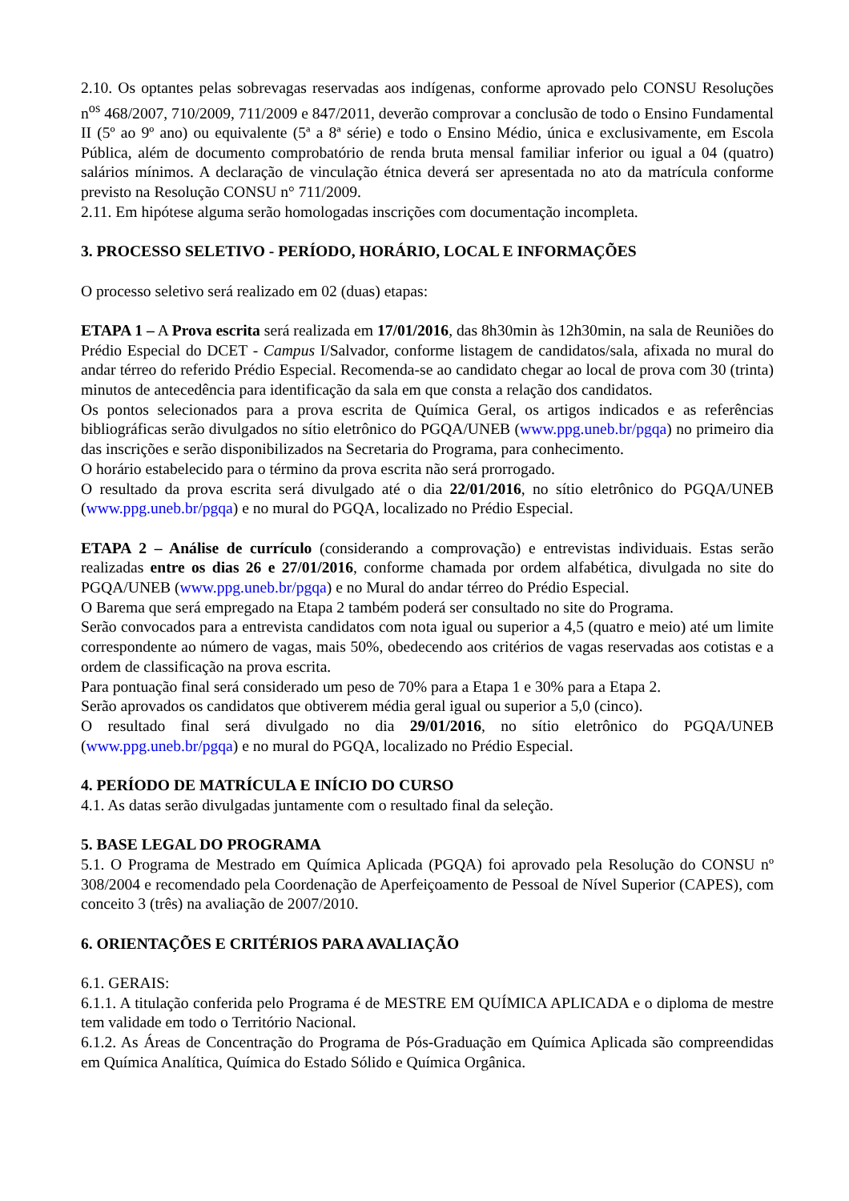2.10. Os optantes pelas sobrevagas reservadas aos indígenas, conforme aprovado pelo CONSU Resoluções n<sup>os</sup> 468/2007, 710/2009, 711/2009 e 847/2011, deverão comprovar a conclusão de todo o Ensino Fundamental II (5º ao 9º ano) ou equivalente (5ª a 8ª série) e todo o Ensino Médio, única e exclusivamente, em Escola Pública, além de documento comprobatório de renda bruta mensal familiar inferior ou igual a 04 (quatro) salários mínimos. A declaração de vinculação étnica deverá ser apresentada no ato da matrícula conforme previsto na Resolução CONSU n° 711/2009.
2.11. Em hipótese alguma serão homologadas inscrições com documentação incompleta.
3. PROCESSO SELETIVO - PERÍODO, HORÁRIO, LOCAL E INFORMAÇÕES
O processo seletivo será realizado em 02 (duas) etapas:
ETAPA 1 – A Prova escrita será realizada em 17/01/2016, das 8h30min às 12h30min, na sala de Reuniões do Prédio Especial do DCET - Campus I/Salvador, conforme listagem de candidatos/sala, afixada no mural do andar térreo do referido Prédio Especial. Recomenda-se ao candidato chegar ao local de prova com 30 (trinta) minutos de antecedência para identificação da sala em que consta a relação dos candidatos.
Os pontos selecionados para a prova escrita de Química Geral, os artigos indicados e as referências bibliográficas serão divulgados no sítio eletrônico do PGQA/UNEB (www.ppg.uneb.br/pgqa) no primeiro dia das inscrições e serão disponibilizados na Secretaria do Programa, para conhecimento.
O horário estabelecido para o término da prova escrita não será prorrogado.
O resultado da prova escrita será divulgado até o dia 22/01/2016, no sítio eletrônico do PGQA/UNEB (www.ppg.uneb.br/pgqa) e no mural do PGQA, localizado no Prédio Especial.
ETAPA 2 – Análise de currículo (considerando a comprovação) e entrevistas individuais. Estas serão realizadas entre os dias 26 e 27/01/2016, conforme chamada por ordem alfabética, divulgada no site do PGQA/UNEB (www.ppg.uneb.br/pgqa) e no Mural do andar térreo do Prédio Especial.
O Barema que será empregado na Etapa 2 também poderá ser consultado no site do Programa.
Serão convocados para a entrevista candidatos com nota igual ou superior a 4,5 (quatro e meio) até um limite correspondente ao número de vagas, mais 50%, obedecendo aos critérios de vagas reservadas aos cotistas e a ordem de classificação na prova escrita.
Para pontuação final será considerado um peso de 70% para a Etapa 1 e 30% para a Etapa 2.
Serão aprovados os candidatos que obtiverem média geral igual ou superior a 5,0 (cinco).
O resultado final será divulgado no dia 29/01/2016, no sítio eletrônico do PGQA/UNEB (www.ppg.uneb.br/pgqa) e no mural do PGQA, localizado no Prédio Especial.
4. PERÍODO DE MATRÍCULA E INÍCIO DO CURSO
4.1. As datas serão divulgadas juntamente com o resultado final da seleção.
5. BASE LEGAL DO PROGRAMA
5.1. O Programa de Mestrado em Química Aplicada (PGQA) foi aprovado pela Resolução do CONSU nº 308/2004 e recomendado pela Coordenação de Aperfeiçoamento de Pessoal de Nível Superior (CAPES), com conceito 3 (três) na avaliação de 2007/2010.
6. ORIENTAÇÕES E CRITÉRIOS PARA AVALIAÇÃO
6.1. GERAIS:
6.1.1. A titulação conferida pelo Programa é de MESTRE EM QUÍMICA APLICADA e o diploma de mestre tem validade em todo o Território Nacional.
6.1.2. As Áreas de Concentração do Programa de Pós-Graduação em Química Aplicada são compreendidas em Química Analítica, Química do Estado Sólido e Química Orgânica.